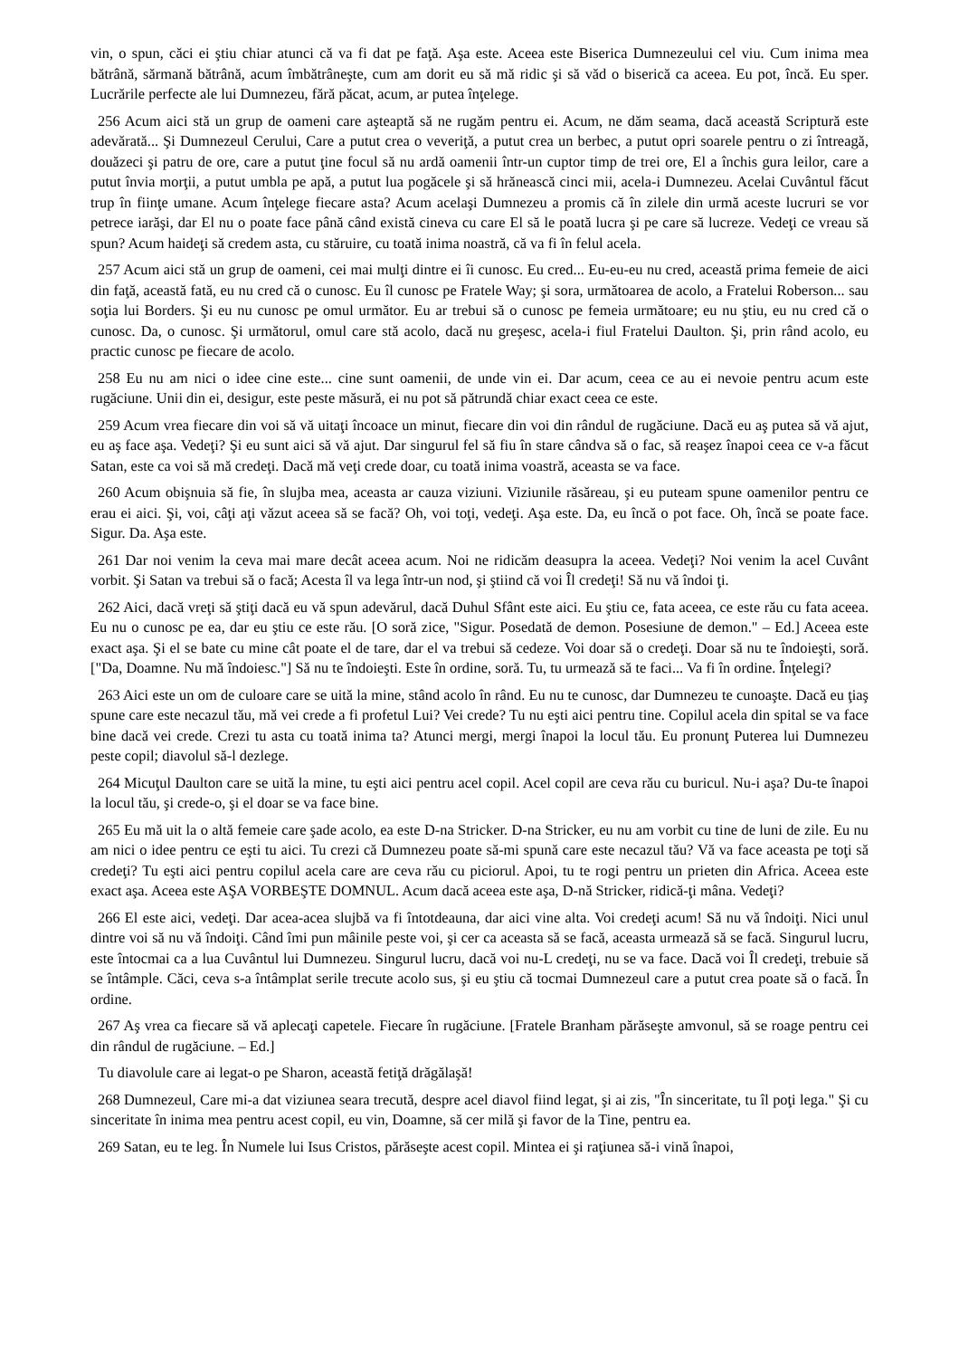vin, o spun, căci ei ştiu chiar atunci că va fi dat pe faţă. Aşa este. Aceea este Biserica Dumnezeului cel viu. Cum inima mea bătrână, sărmană bătrână, acum îmbătrâneşte, cum am dorit eu să mă ridic şi să văd o biserică ca aceea. Eu pot, încă. Eu sper. Lucrările perfecte ale lui Dumnezeu, fără păcat, acum, ar putea înţelege.
256 Acum aici stă un grup de oameni care aşteaptă să ne rugăm pentru ei. Acum, ne dăm seama, dacă această Scriptură este adevărată... Şi Dumnezeul Cerului, Care a putut crea o veveriţă, a putut crea un berbec, a putut opri soarele pentru o zi întreagă, douăzeci şi patru de ore, care a putut ţine focul să nu ardă oamenii într-un cuptor timp de trei ore, El a închis gura leilor, care a putut învia morţii, a putut umbla pe apă, a putut lua pogăcele şi să hrănească cinci mii, acela-i Dumnezeu. Acelai Cuvântul făcut trup în fiinţe umane. Acum înţelege fiecare asta? Acum acelaşi Dumnezeu a promis că în zilele din urmă aceste lucruri se vor petrece iarăşi, dar El nu o poate face până când există cineva cu care El să le poată lucra şi pe care să lucreze. Vedeţi ce vreau să spun? Acum haideţi să credem asta, cu stăruire, cu toată inima noastră, că va fi în felul acela.
257 Acum aici stă un grup de oameni, cei mai mulţi dintre ei îi cunosc. Eu cred... Eu-eu-eu nu cred, această prima femeie de aici din faţă, această fată, eu nu cred că o cunosc. Eu îl cunosc pe Fratele Way; şi sora, următoarea de acolo, a Fratelui Roberson... sau soţia lui Borders. Şi eu nu cunosc pe omul următor. Eu ar trebui să o cunosc pe femeia următoare; eu nu ştiu, eu nu cred că o cunosc. Da, o cunosc. Şi următorul, omul care stă acolo, dacă nu greşesc, acela-i fiul Fratelui Daulton. Şi, prin rând acolo, eu practic cunosc pe fiecare de acolo.
258 Eu nu am nici o idee cine este... cine sunt oamenii, de unde vin ei. Dar acum, ceea ce au ei nevoie pentru acum este rugăciune. Unii din ei, desigur, este peste măsură, ei nu pot să pătrundă chiar exact ceea ce este.
259 Acum vrea fiecare din voi să vă uitaţi încoace un minut, fiecare din voi din rândul de rugăciune. Dacă eu aş putea să vă ajut, eu aş face aşa. Vedeţi? Şi eu sunt aici să vă ajut. Dar singurul fel să fiu în stare cândva să o fac, să reaşez înapoi ceea ce v-a făcut Satan, este ca voi să mă credeţi. Dacă mă veţi crede doar, cu toată inima voastră, aceasta se va face.
260 Acum obişnuia să fie, în slujba mea, aceasta ar cauza viziuni. Viziunile răsăreau, şi eu puteam spune oamenilor pentru ce erau ei aici. Şi, voi, câţi aţi văzut aceea să se facă? Oh, voi toţi, vedeţi. Aşa este. Da, eu încă o pot face. Oh, încă se poate face. Sigur. Da. Aşa este.
261 Dar noi venim la ceva mai mare decât aceea acum. Noi ne ridicăm deasupra la aceea. Vedeţi? Noi venim la acel Cuvânt vorbit. Şi Satan va trebui să o facă; Acesta îl va lega într-un nod, şi ştiind că voi Îl credeţi! Să nu vă îndoi ţi.
262 Aici, dacă vreţi să ştiţi dacă eu vă spun adevărul, dacă Duhul Sfânt este aici. Eu ştiu ce, fata aceea, ce este rău cu fata aceea. Eu nu o cunosc pe ea, dar eu ştiu ce este rău. [O soră zice, "Sigur. Posedată de demon. Posesiune de demon." – Ed.] Aceea este exact aşa. Şi el se bate cu mine cât poate el de tare, dar el va trebui să cedeze. Voi doar să o credeţi. Doar să nu te îndoieşti, soră. ["Da, Doamne. Nu mă îndoiesc."] Să nu te îndoieşti. Este în ordine, soră. Tu, tu urmează să te faci... Va fi în ordine. Înţelegi?
263 Aici este un om de culoare care se uită la mine, stând acolo în rând. Eu nu te cunosc, dar Dumnezeu te cunoaşte. Dacă eu ţiaş spune care este necazul tău, mă vei crede a fi profetul Lui? Vei crede? Tu nu eşti aici pentru tine. Copilul acela din spital se va face bine dacă vei crede. Crezi tu asta cu toată inima ta? Atunci mergi, mergi înapoi la locul tău. Eu pronunţ Puterea lui Dumnezeu peste copil; diavolul să-l dezlege.
264 Micuţul Daulton care se uită la mine, tu eşti aici pentru acel copil. Acel copil are ceva rău cu buricul. Nu-i aşa? Du-te înapoi la locul tău, şi crede-o, şi el doar se va face bine.
265 Eu mă uit la o altă femeie care şade acolo, ea este D-na Stricker. D-na Stricker, eu nu am vorbit cu tine de luni de zile. Eu nu am nici o idee pentru ce eşti tu aici. Tu crezi că Dumnezeu poate să-mi spună care este necazul tău? Vă va face aceasta pe toţi să credeţi? Tu eşti aici pentru copilul acela care are ceva rău cu piciorul. Apoi, tu te rogi pentru un prieten din Africa. Aceea este exact aşa. Aceea este AŞA VORBEŞTE DOMNUL. Acum dacă aceea este aşa, D-nă Stricker, ridică-ţi mâna. Vedeţi?
266 El este aici, vedeţi. Dar acea-acea slujbă va fi întotdeauna, dar aici vine alta. Voi credeţi acum! Să nu vă îndoiţi. Nici unul dintre voi să nu vă îndoiţi. Când îmi pun mâinile peste voi, şi cer ca aceasta să se facă, aceasta urmează să se facă. Singurul lucru, este întocmai ca a lua Cuvântul lui Dumnezeu. Singurul lucru, dacă voi nu-L credeţi, nu se va face. Dacă voi Îl credeţi, trebuie să se întâmple. Căci, ceva s-a întâmplat serile trecute acolo sus, şi eu ştiu că tocmai Dumnezeul care a putut crea poate să o facă. În ordine.
267 Aş vrea ca fiecare să vă aplecaţi capetele. Fiecare în rugăciune. [Fratele Branham părăseşte amvonul, să se roage pentru cei din rândul de rugăciune. – Ed.]
Tu diavolule care ai legat-o pe Sharon, această fetiţă drăgălaşă!
268 Dumnezeul, Care mi-a dat viziunea seara trecută, despre acel diavol fiind legat, şi ai zis, "În sinceritate, tu îl poţi lega." Şi cu sinceritate în inima mea pentru acest copil, eu vin, Doamne, să cer milă şi favor de la Tine, pentru ea.
269 Satan, eu te leg. În Numele lui Isus Cristos, părăseşte acest copil. Mintea ei şi raţiunea să-i vină înapoi,